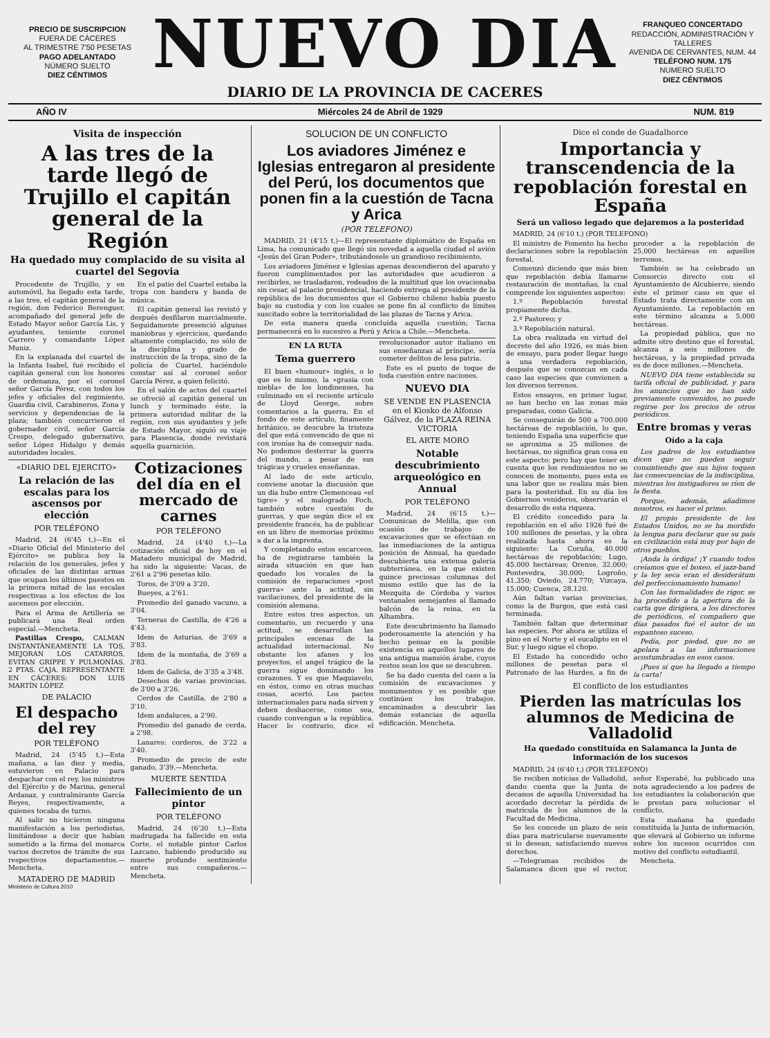PRECIO DE SUSCRIPCION
FUERA DE CÁCERES
AL TRIMESTRE 7'50 PESETAS
PAGO ADELANTADO
NÚMERO SUELTO
DIEZ CÉNTIMOS
NUEVO DIA
DIARIO DE LA PROVINCIA DE CACERES
FRANQUEO CONCERTADO
REDACCIÓN, ADMINISTRACIÓN Y TALLERES
AVENIDA DE CERVANTES, NUM. 44
TELÉFONO NUM. 175
NUMERO SUELTO
DIEZ CÉNTIMOS
AÑO IV Miércoles 24 de Abril de 1929 NUM. 819
Visita de inspección
A las tres de la tarde llegó de Trujillo el capitán general de la Región
Ha quedado muy complacido de su visita al cuartel del Segovia
Procedente de Trujillo, y en automóvil, ha llegado esta tarde, a las tres, el capitán general de la región, don Federico Berenguer, acompañado del general jefe de Estado Mayor señor García Lis, y ayudantes, teniente coronel Carrero y comandante López Muniz.
En la explanada del cuartel de la Infanta Isabel, fué recibido el capitán general con los honores de ordenanza, por el coronel señor García Pérez, con todos los jefes y oficiales del regimiento, Guardia civil, Carabineros, Zona y servicios y dependencias de la plaza; también concurrieron el gobernador civil, señor García Crespo, delegado gubernativo, señor López Hidalgo y demás autoridades locales.
En el patio del Cuartel estaba la tropa con bandera y banda de música.
El capitán general las revistó y después desfilaron marcialmente. Seguidamente presenció algunas maniobras y ejercicios, quedando altamente complacido, no sólo de la disciplina y grado de instrucción de la tropa, sino de la policía de Cuartel, haciéndolo constar así al coronel señor García Pérez, a quien felicitó.
En el salón de actos del cuartel se ofreció al capitán general un lunch y terminado éste, la primera autoridad militar de la región, con sus ayudantes y jefe de Estado Mayor, siguió su viaje para Plasencia, donde revistará aquella guarnición.
«DIARIO DEL EJERCITO»
La relación de las escalas para los ascensos por elección
POR TELÉFONO
Madrid, 24 (6'45 t.)—En el «Diario Oficial del Ministerio del Ejército» se publica hoy la relación de los generales, jefes y oficiales de las distintas armas que ocupan los últimos puestos en la primera mitad de las escalas respectivas a los efectos de los ascensos por elección.
Para el Arma de Artillería se publicará una Real orden especial.—Mencheta.
Pastillas Crespo, CALMAN INSTANTÁNEAMENTE LA TOS, MEJORAN LOS CATARROS, EVITAN GRIPPE Y PULMONÍAS. 2 PTAS. CAJA. REPRESENTANTE EN CÁCERES: DON LUIS MARTÍN LÓPEZ
DE PALACIO
El despacho del rey
POR TELÉFONO
Madrid, 24 (5'45 t.)—Esta mañana, a las diez y media, estuvieron en Palacio para despachar con el rey, los ministros del Ejército y de Marina, general Ardanaz, y contralmirante García Reyes, respectivamente, a quienes tocaba de turno.
Al salir no hicieron ninguna manifestación a los periodistas, limitándose a decir que habían sometido a la firma del monarca varios decretos de trámite de sus respectivos departamentos.—Mencheta.
MATADERO DE MADRID
Cotizaciones del día en el mercado de carnes
POR TELÉFONO
Madrid, 24 (4'40 t.)—La cotización oficial de hoy en el Matadero municipal de Madrid, ha sido la siguiente: Vacas, de 2'61 a 2'96 pesetas kilo.
Toros, de 3'09 a 3'20.
Bueyes, a 2'61.
Promedio del ganado vacuno, a 3'04.
Terneras de Castilla, de 4'26 a 4'43.
Idem de Asturias, de 3'69 a 3'83.
Idem de la montaña, de 3'69 a 3'83.
Idem de Galicia, de 3'35 a 3'48.
Desechos de varias provincias, de 3'00 a 3'26.
Cerdos de Castilla, de 2'80 a 3'10.
Idem andaluces, a 2'90.
Promedio del ganado de cerda, a 2'98.
Lanares: corderos, de 3'22 a 3'40.
Promedio de precio de este ganado, 3'39.—Mencheta.
MUERTE SENTIDA
Fallecimiento de un pintor
POR TELÉFONO
Madrid, 24 (6'30 t.)—Esta madrugada ha fallecido en esta Corte, el notable pintor Carlos Lazcano, habiendo producido su muerte profundo sentimiento entre sus compañeros.—Mencheta.
SOLUCION DE UN CONFLICTO
Los aviadores Jiménez e Iglesias entregaron al presidente del Perú, los documentos que ponen fin a la cuestión de Tacna y Arica
(POR TELEFONO)
MADRID, 21 (4'15 t.)—El representante diplomático de España en Lima, ha comunicado que llegó sin novedad a aquella ciudad el avión «Jesús del Gran Poder», tributándosele un grandioso recibimiento.
Los aviadores Jiménez e Iglesias apenas descendieron del aparato y fueron cumplimentados por las autoridades que acudieron a recibirles, se trasladaron, rodeados de la multitud que los ovacionaba sin cesar, al palacio presidencial, haciendo entrega al presidente de la república de los documentos que el Gobierno chileno había puesto bajo su custodia y con los cuales se pone fin al conflicto de límites suscitado sobre la territorialidad de las plazas de Tacna y Arica.
De esta manera queda concluída aquella cuestión; Tacna permanecerá en lo sucesivo a Perú y Arica a Chile.—Mencheta.
EN LA RUTA
Tema guerrero
El buen «humour» inglés, o lo que es lo mismo, la «grasia con niebla» de los londinenses, ha culminado en el reciente artículo de Lloyd George, sobre comentarios a la guerra. En el fondo de este artículo, finamente británico, se descubre la tristeza del que está convencido de que ni con ironías ha de conseguir nada. No podemos desterrar la guerra del mundo, a pesar de sus trágicas y crueles enseñanzas.
Al lado de este artículo, conviene anotar la discusión que un día hubo entre Clemenceau «el tigre» y el malogrado Foch, también sobre cuestión de guerras, y que según dice el ex presidente francés, ha de publicar en un libro de memorias próximo a dar a la imprenta.
Y completando estos escarceos, ha de registrarse también la airada situación en que han quedado los vocales de la comisión de reparaciones «post guerra» ante la actitud, sin vacilaciones, del presidente de la comisión alemana.
Entre estos tres aspectos, un comentario, un recuerdo y una actitud, se desarrollan las principales escenas de la actualidad internacional. No obstante los afanes y los proyectos, el angel trágico de la guerra sigue dominando los corazones. Y es que Maquiavelo, en éstos, como en otras muchas cosas, acertó. Los pactos internacionales para nada sirven y deben deshacerse, como sea, cuando convengan a la república. Hacer lo contrario, dice el revolucionador autor italiano en sus enseñanzas al príncipe, sería cometer delitos de lesa patria.
Este es el punto de toque de toda cuestión entre naciones.
NUEVO DIA
SE VENDE EN PLASENCIA en el Kiosko de Alfonso Gálvez, de la PLAZA REINA VICTORIA
EL ARTE MORO
Notable descubrimiento arqueológico en Annual
POR TELÉFONO
Madrid, 24 (6'15 t.)—Comunican de Melilla, que con ocasión de trabajos de excavaciones que se efectúan en las inmediaciones de la antigua posición de Annual, ha quedado descubierta una extensa galería subterránea, en la que existen quince preciosas columnas del mismo estilo que las de la Mezquita de Córdoba y varios ventanales semejantes al llamado balcón de la reina, en la Alhambra.
Este descubrimiento ha llamado poderosamente la atención y ha hecho pensar en la posible existencia en aquellos lugares de una antigua mansión árabe, cuyos restos sean los que se descubren.
Se ha dado cuenta del caso a la comisión de excavaciones y monumentos y es posible que continúen los trabajos, encaminados a descubrir las demás estancias de aquella edificación. Mencheta.
Dice el conde de Guadalhorce
Importancia y transcendencia de la repoblación forestal en España
Será un valioso legado que dejaremos a la posteridad
MADRID, 24 (6'10 t.) (POR TELEFONO)
El ministro de Fomento ha hecho declaraciones sobre la repoblación forestal.
Comenzó diciendo que más bien que repoblación debía llamarse restauración de montañas, la cual comprende los siguientes aspectos:
1.º Repoblación forestal propiamente dicha.
2.º Pastoreo; y
3.º Repoblación natural.
La obra realizada en virtud del decreto del año 1926, es más bien de ensayo, para poder llegar luego a una verdadera repoblación, después que se conozcan en cada caso las especies que convienen a los diversos terrenos.
Estos ensayos, en primer lugar, se han hecho en las zonas más preparadas, como Galicia.
Se conseguirán de 500 a 700.000 hectáreas de repoblación, lo que, teniendo España una superficie que se aproxima a 25 millones de hectáreas, no significa gran cosa en este aspecto; pero hay que tener en cuenta que los rendimientos no se conocen de momento, pues esta es una labor que se realiza más bien para la posteridad. En su día los Gobiernos venideros, observarán el desarrollo de esta riqueza.
El crédito concedido para la repoblación en el año 1926 fué de 100 millones de pesetas, y la obra realizada hasta ahora es la siguiente: La Coruña, 40.000 hectáreas de repoblación; Lugo, 45.000 hectáreas; Orense, 32.000; Pontevedra, 30.000; Logroño, 41.350; Oviedo, 24.770; Vizcaya, 15.000; Cuenca, 28.120.
Aún faltan varias provincias, como la de Burgos, que está casi terminada.
También faltan que determinar las especies. Por ahora se utiliza el pino en el Norte y el eucalipto en el Sur, y luego sigue el chopo.
El Estado ha concedido ocho millones de pesetas para el Patronato de las Hurdes, a fin de proceder a la repoblación de 25.000 hectáreas en aquellos terrenos.
También se ha celebrado un Consorcio directo con el Ayuntamiento de Alcubierre, siendo éste el primer caso en que el Estado trata directamente con un Ayuntamiento. La repoblación en este término alcanza a 5.000 hectáreas.
La propiedad pública, que no admite otro destino que el forestal, alcanza a seis millones de hectáreas, y la propiedad privada es de doce millones.—Mencheta.
NUEVO DIA tiene establecida su tarifa oficial de publicidad, y para los anuncios que no han sido previamente convenidos, no puede regirse por los precios de otros periódicos.
Entre bromas y veras
Oído a la caja
Los padres de los estudiantes dicen que no pueden seguir consintiendo que sus hijos toquen las consecuencias de la indisciplina, mientras los instigadores se ríen de la fiesta.
Porque, además, añadimos nosotros, es hacer el primo.
El propio presidente de los Estados Unidos, no se ha mordido la lengua para declarar que su país en civilización está muy por bajo de otros pueblos.
¡Anda la órdiga! ¡Y cuando todos creíamos que el boxeo, el jazz-band y la ley seca eran el desiderátum del perfeccionamiento humano!
Con las formalidades de rigor, se ha procedido a la apertura de la carta que dirigiera, a los directores de periódicos, el compañero que días pasados fué el autor de un espantoso suceso.
Pedía, por piedad, que no se apelara a las informaciones acostumbradas en esos casos.
¡Pues sí que ha llegado a tiempo la carta!
El conflicto de los estudiantes
Pierden las matrículas los alumnos de Medicina de Valladolid
Ha quedado constituída en Salamanca la Junta de información de los sucesos
MADRID, 24 (6'40 t.) (POR TELEFONO)
Se reciben noticias de Valladolid, dando cuenta que la Junta de decanos de aquella Universidad ha acordado decretar la pérdida de matrícula de los alumnos de la Facultad de Medicina.
Se les concede un plazo de seis días para matricularse nuevamente si lo desean, satisfaciendo nuevos derechos.
—Telegramas recibidos de Salamanca dicen que el rector, señor Esperabé, ha publicado una nota agradeciendo a los padres de los estudiantes la colaboración que le prestan para solucionar el conflicto.
Esta mañana ha quedado constituída la Junta de información, que elevará al Gobierno un informe sobre los sucesos ocurridos con motivo del conflicto estudiantil.
Mencheta.
Ministerio de Cultura 2010